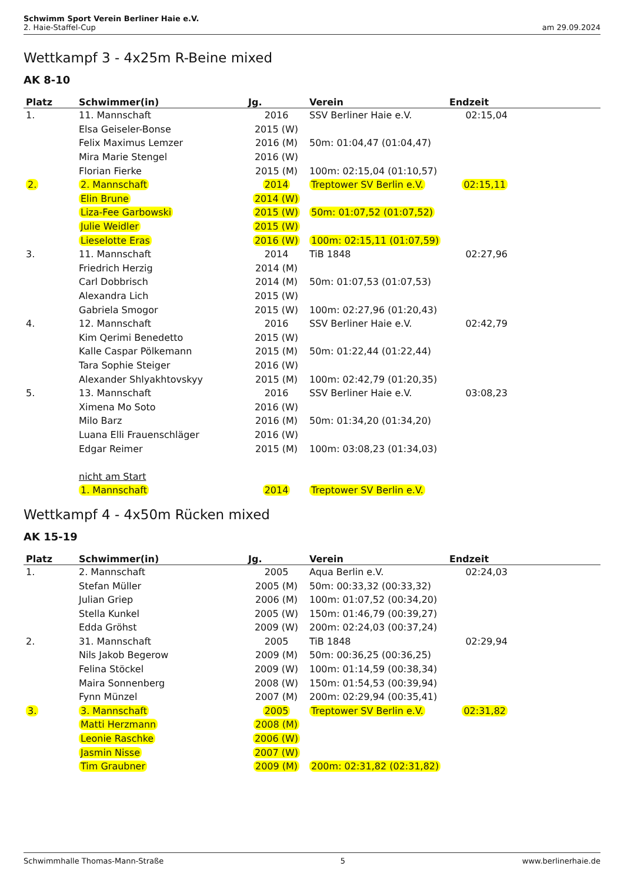Schwimm Sport Verein Berliner Haie e.V.
2. Haie-Staffel-Cup am 29.09.2024
Wettkampf 3 - 4x25m R-Beine mixed
AK 8-10
| Platz | Schwimmer(in) | Jg. | Verein | Endzeit |
| --- | --- | --- | --- | --- |
| 1. | 11. Mannschaft | 2016 | SSV Berliner Haie e.V. | 02:15,04 |
| | Elsa Geiseler-Bonse | 2015 (W) | | |
| | Felix Maximus Lemzer | 2016 (M) | 50m: 01:04,47 (01:04,47) | |
| | Mira Marie Stengel | 2016 (W) | | |
| | Florian Fierke | 2015 (M) | 100m: 02:15,04 (01:10,57) | |
| 2. | 2. Mannschaft | 2014 | Treptower SV Berlin e.V. | 02:15,11 |
| | Elin Brune | 2014 (W) | | |
| | Liza-Fee Garbowski | 2015 (W) | 50m: 01:07,52 (01:07,52) | |
| | Julie Weidler | 2015 (W) | | |
| | Lieselotte Eras | 2016 (W) | 100m: 02:15,11 (01:07,59) | |
| 3. | 11. Mannschaft | 2014 | TiB 1848 | 02:27,96 |
| | Friedrich Herzig | 2014 (M) | | |
| | Carl Dobbrisch | 2014 (M) | 50m: 01:07,53 (01:07,53) | |
| | Alexandra Lich | 2015 (W) | | |
| | Gabriela Smogor | 2015 (W) | 100m: 02:27,96 (01:20,43) | |
| 4. | 12. Mannschaft | 2016 | SSV Berliner Haie e.V. | 02:42,79 |
| | Kim Qerimi Benedetto | 2015 (W) | | |
| | Kalle Caspar Pölkemann | 2015 (M) | 50m: 01:22,44 (01:22,44) | |
| | Tara Sophie Steiger | 2016 (W) | | |
| | Alexander Shlyakhtovskyy | 2015 (M) | 100m: 02:42,79 (01:20,35) | |
| 5. | 13. Mannschaft | 2016 | SSV Berliner Haie e.V. | 03:08,23 |
| | Ximena Mo Soto | 2016 (W) | | |
| | Milo Barz | 2016 (M) | 50m: 01:34,20 (01:34,20) | |
| | Luana Elli Frauenschläger | 2016 (W) | | |
| | Edgar Reimer | 2015 (M) | 100m: 03:08,23 (01:34,03) | |
| | nicht am Start | | | |
| | 1. Mannschaft | 2014 | Treptower SV Berlin e.V. | |
Wettkampf 4 - 4x50m Rücken mixed
AK 15-19
| Platz | Schwimmer(in) | Jg. | Verein | Endzeit |
| --- | --- | --- | --- | --- |
| 1. | 2. Mannschaft | 2005 | Aqua Berlin e.V. | 02:24,03 |
| | Stefan Müller | 2005 (M) | 50m: 00:33,32 (00:33,32) | |
| | Julian Griep | 2006 (M) | 100m: 01:07,52 (00:34,20) | |
| | Stella Kunkel | 2005 (W) | 150m: 01:46,79 (00:39,27) | |
| | Edda Gröhst | 2009 (W) | 200m: 02:24,03 (00:37,24) | |
| 2. | 31. Mannschaft | 2005 | TiB 1848 | 02:29,94 |
| | Nils Jakob Begerow | 2009 (M) | 50m: 00:36,25 (00:36,25) | |
| | Felina Stöckel | 2009 (W) | 100m: 01:14,59 (00:38,34) | |
| | Maira Sonnenberg | 2008 (W) | 150m: 01:54,53 (00:39,94) | |
| | Fynn Münzel | 2007 (M) | 200m: 02:29,94 (00:35,41) | |
| 3. | 3. Mannschaft | 2005 | Treptower SV Berlin e.V. | 02:31,82 |
| | Matti Herzmann | 2008 (M) | | |
| | Leonie Raschke | 2006 (W) | | |
| | Jasmin Nisse | 2007 (W) | | |
| | Tim Graubner | 2009 (M) | 200m: 02:31,82 (02:31,82) | |
Schwimmhalle Thomas-Mann-Straße 5 www.berlinerhaie.de